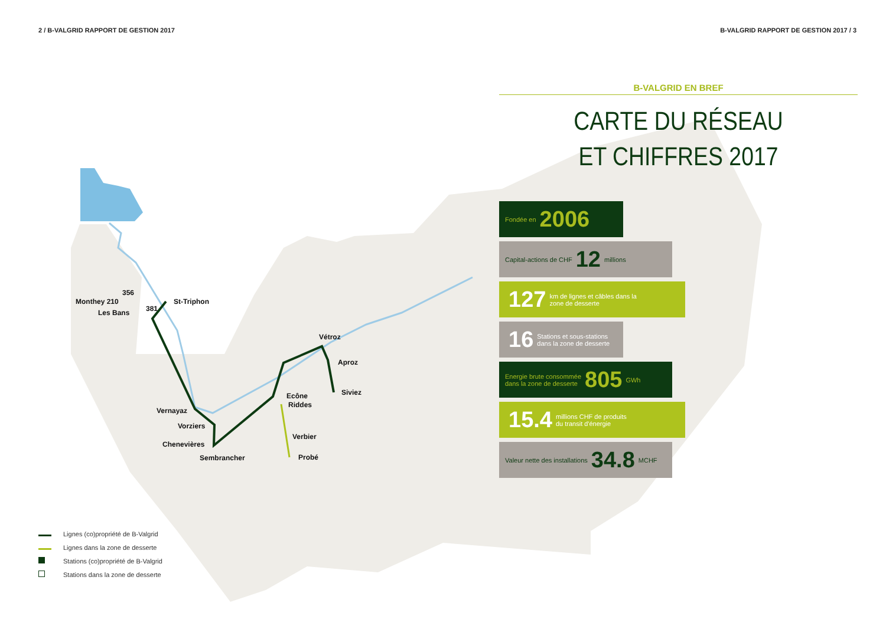2 / B-VALGRID RAPPORT DE GESTION 2017
B-VALGRID RAPPORT DE GESTION 2017 / 3
356
Monthey 210 St-Triphon
Les Bans 381
Vétroz
Aproz
Siviez
Ecône
Riddes
Vernayaz
Vorziers
Chenevières
Verbier
Sembrancher Probé
B-VALGRID EN BREF
CARTE DU RÉSEAU
ET CHIFFRES 2017
Fondée en 2006
Capital-actions de CHF 12 millions
127 km de lignes et câbles dans la
zone de desserte
16 Stations et sous-stations
dans la zone de desserte
Energie brute consommée
dans la zone de desserte 805 GWh
15.4 millions CHF de produits
du transit d'énergie
Valeur nette des installations 34.8 MCHF
Lignes (co)propriété de B-Valgrid
Lignes dans la zone de desserte
Stations (co)propriété de B-Valgrid
Stations dans la zone de desserte